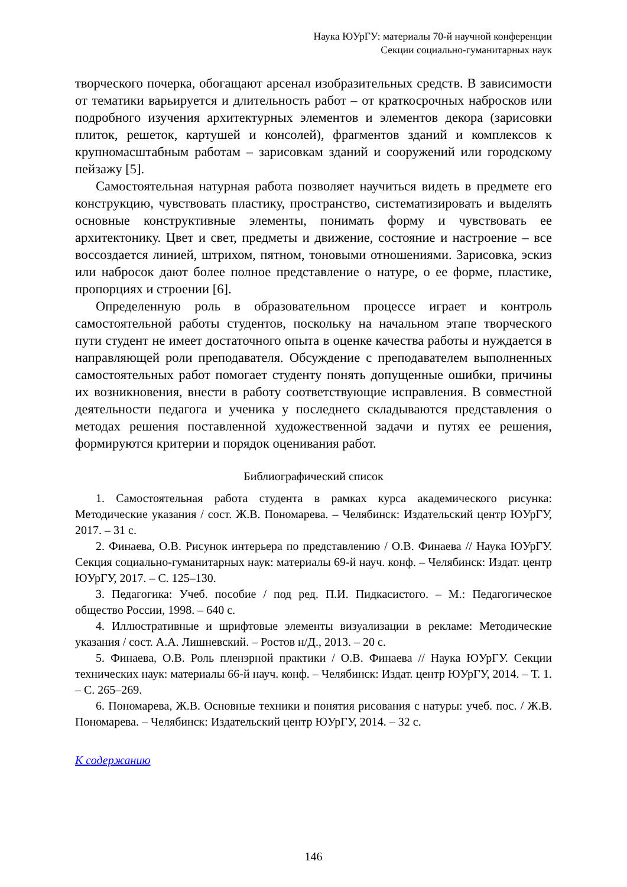Наука ЮУрГУ: материалы 70-й научной конференции
Секции социально-гуманитарных наук
творческого почерка, обогащают арсенал изобразительных средств. В зависимости от тематики варьируется и длительность работ – от краткосрочных набросков или подробного изучения архитектурных элементов и элементов декора (зарисовки плиток, решеток, картушей и консолей), фрагментов зданий и комплексов к крупномасштабным работам – зарисовкам зданий и сооружений или городскому пейзажу [5].
Самостоятельная натурная работа позволяет научиться видеть в предмете его конструкцию, чувствовать пластику, пространство, систематизировать и выделять основные конструктивные элементы, понимать форму и чувствовать ее архитектонику. Цвет и свет, предметы и движение, состояние и настроение – все воссоздается линией, штрихом, пятном, тоновыми отношениями. Зарисовка, эскиз или набросок дают более полное представление о натуре, о ее форме, пластике, пропорциях и строении [6].
Определенную роль в образовательном процессе играет и контроль самостоятельной работы студентов, поскольку на начальном этапе творческого пути студент не имеет достаточного опыта в оценке качества работы и нуждается в направляющей роли преподавателя. Обсуждение с преподавателем выполненных самостоятельных работ помогает студенту понять допущенные ошибки, причины их возникновения, внести в работу соответствующие исправления. В совместной деятельности педагога и ученика у последнего складываются представления о методах решения поставленной художественной задачи и путях ее решения, формируются критерии и порядок оценивания работ.
Библиографический список
1. Самостоятельная работа студента в рамках курса академического рисунка: Методические указания / сост. Ж.В. Пономарева. – Челябинск: Издательский центр ЮУрГУ, 2017. – 31 с.
2. Финаева, О.В. Рисунок интерьера по представлению / О.В. Финаева // Наука ЮУрГУ. Секция социально-гуманитарных наук: материалы 69-й науч. конф. – Челябинск: Издат. центр ЮУрГУ, 2017. – С. 125–130.
3. Педагогика: Учеб. пособие / под ред. П.И. Пидкасистого. – М.: Педагогическое общество России, 1998. – 640 с.
4. Иллюстративные и шрифтовые элементы визуализации в рекламе: Методические указания / сост. А.А. Лишневский. – Ростов н/Д., 2013. – 20 с.
5. Финаева, О.В. Роль пленэрной практики / О.В. Финаева // Наука ЮУрГУ. Секции технических наук: материалы 66-й науч. конф. – Челябинск: Издат. центр ЮУрГУ, 2014. – Т. 1. – С. 265–269.
6. Пономарева, Ж.В. Основные техники и понятия рисования с натуры: учеб. пос. / Ж.В. Пономарева. – Челябинск: Издательский центр ЮУрГУ, 2014. – 32 с.
К содержанию
146